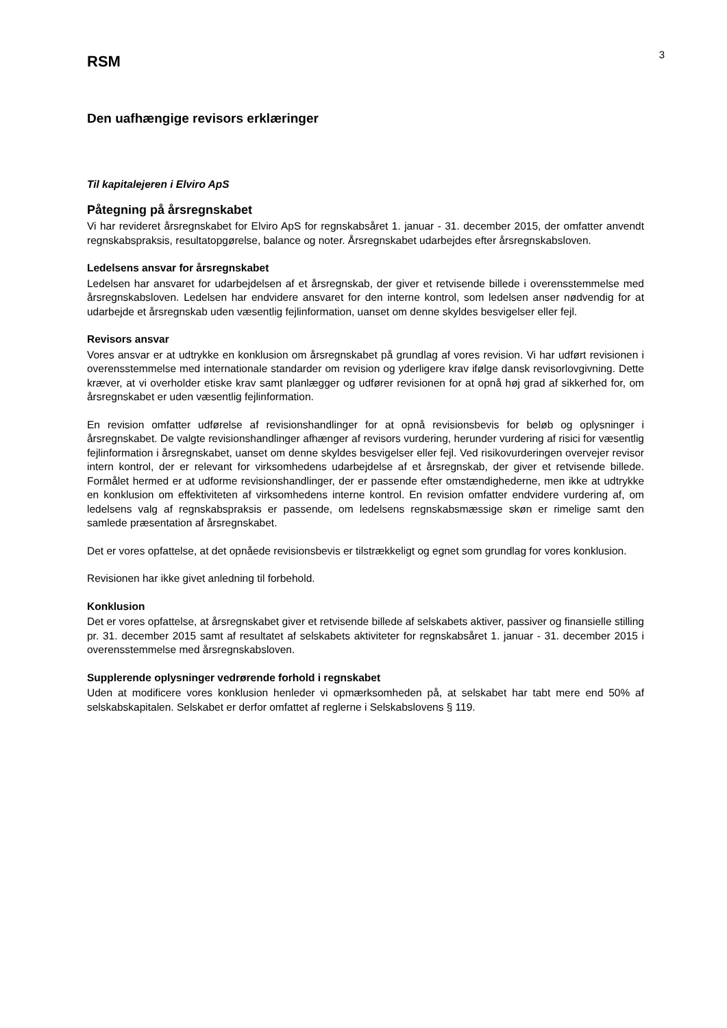RSM
3
Den uafhængige revisors erklæringer
Til kapitalejeren i Elviro ApS
Påtegning på årsregnskabet
Vi har revideret årsregnskabet for Elviro ApS for regnskabsåret 1. januar - 31. december 2015, der omfatter anvendt regnskabspraksis, resultatopgørelse, balance og noter. Årsregnskabet udarbejdes efter årsregnskabsloven.
Ledelsens ansvar for årsregnskabet
Ledelsen har ansvaret for udarbejdelsen af et årsregnskab, der giver et retvisende billede i overensstemmelse med årsregnskabsloven. Ledelsen har endvidere ansvaret for den interne kontrol, som ledelsen anser nødvendig for at udarbejde et årsregnskab uden væsentlig fejlinformation, uanset om denne skyldes besvigelser eller fejl.
Revisors ansvar
Vores ansvar er at udtrykke en konklusion om årsregnskabet på grundlag af vores revision. Vi har udført revisionen i overensstemmelse med internationale standarder om revision og yderligere krav ifølge dansk revisorlovgivning. Dette kræver, at vi overholder etiske krav samt planlægger og udfører revisionen for at opnå høj grad af sikkerhed for, om årsregnskabet er uden væsentlig fejlinformation.
En revision omfatter udførelse af revisionshandlinger for at opnå revisionsbevis for beløb og oplysninger i årsregnskabet. De valgte revisionshandlinger afhænger af revisors vurdering, herunder vurdering af risici for væsentlig fejlinformation i årsregnskabet, uanset om denne skyldes besvigelser eller fejl. Ved risikovurderingen overvejer revisor intern kontrol, der er relevant for virksomhedens udarbejdelse af et årsregnskab, der giver et retvisende billede. Formålet hermed er at udforme revisionshandlinger, der er passende efter omstændighederne, men ikke at udtrykke en konklusion om effektiviteten af virksomhedens interne kontrol. En revision omfatter endvidere vurdering af, om ledelsens valg af regnskabspraksis er passende, om ledelsens regnskabsmæssige skøn er rimelige samt den samlede præsentation af årsregnskabet.
Det er vores opfattelse, at det opnåede revisionsbevis er tilstrækkeligt og egnet som grundlag for vores konklusion.
Revisionen har ikke givet anledning til forbehold.
Konklusion
Det er vores opfattelse, at årsregnskabet giver et retvisende billede af selskabets aktiver, passiver og finansielle stilling pr. 31. december 2015 samt af resultatet af selskabets aktiviteter for regnskabsåret 1. januar - 31. december 2015 i overensstemmelse med årsregnskabsloven.
Supplerende oplysninger vedrørende forhold i regnskabet
Uden at modificere vores konklusion henleder vi opmærksomheden på, at selskabet har tabt mere end 50% af selskabskapitalen. Selskabet er derfor omfattet af reglerne i Selskabslovens § 119.